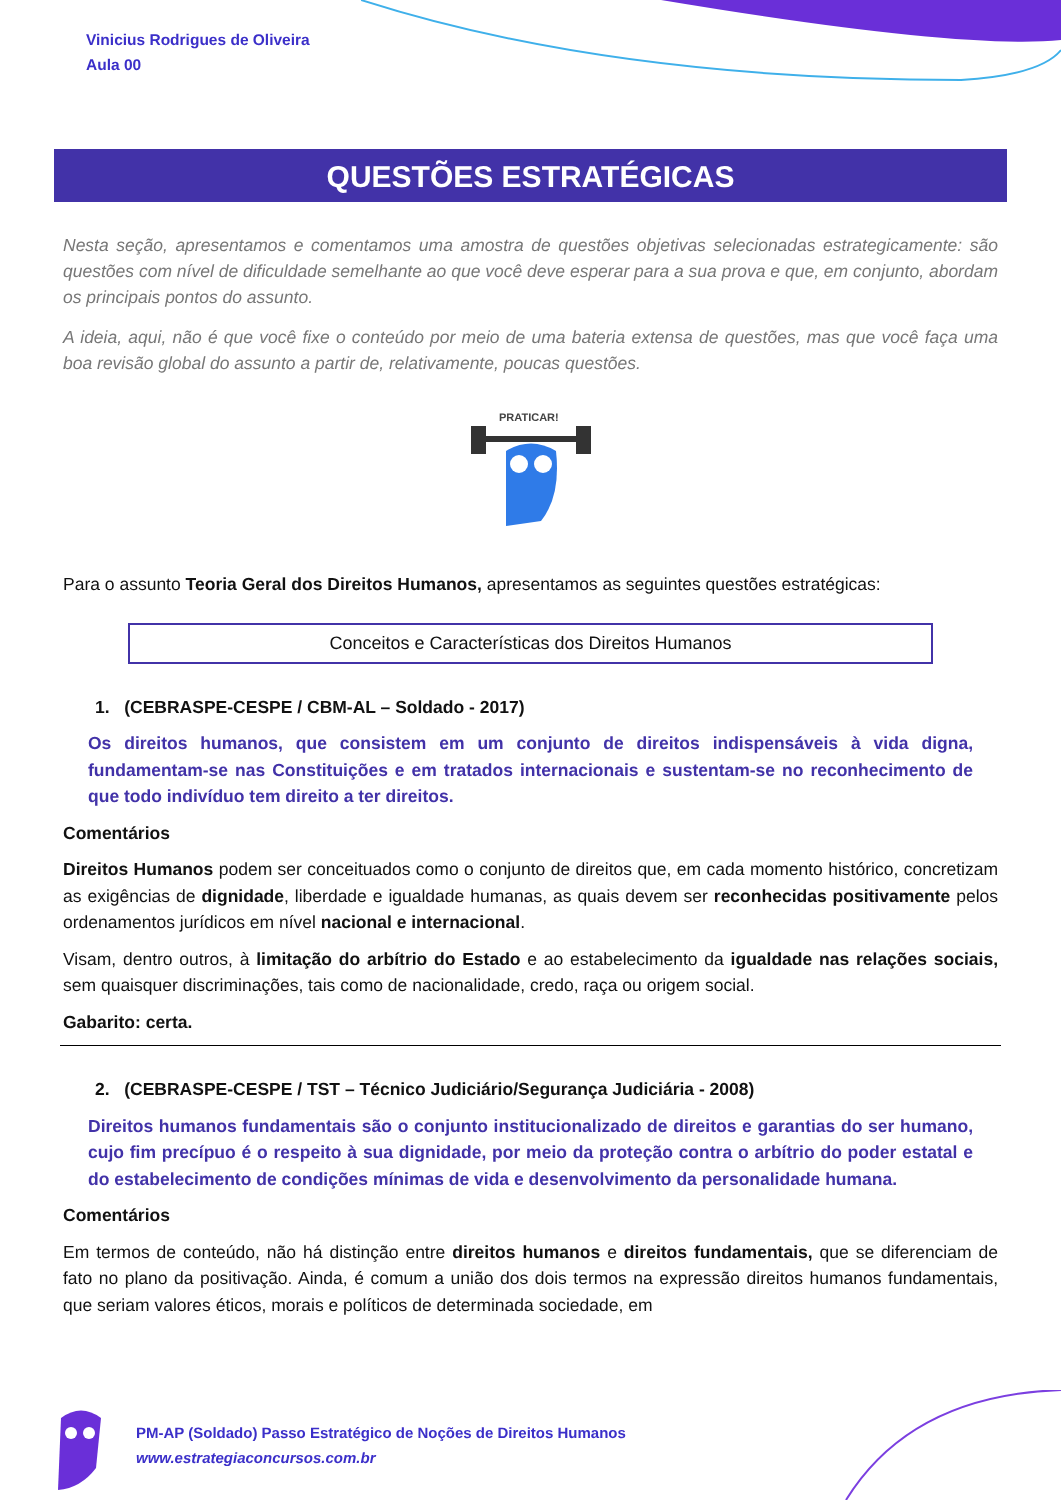Vinicius Rodrigues de Oliveira
Aula 00
QUESTÕES ESTRATÉGICAS
Nesta seção, apresentamos e comentamos uma amostra de questões objetivas selecionadas estrategicamente: são questões com nível de dificuldade semelhante ao que você deve esperar para a sua prova e que, em conjunto, abordam os principais pontos do assunto.
A ideia, aqui, não é que você fixe o conteúdo por meio de uma bateria extensa de questões, mas que você faça uma boa revisão global do assunto a partir de, relativamente, poucas questões.
PRATICAR!
Para o assunto Teoria Geral dos Direitos Humanos, apresentamos as seguintes questões estratégicas:
Conceitos e Características dos Direitos Humanos
1. (CEBRASPE-CESPE / CBM-AL – Soldado - 2017)
Os direitos humanos, que consistem em um conjunto de direitos indispensáveis à vida digna, fundamentam-se nas Constituições e em tratados internacionais e sustentam-se no reconhecimento de que todo indivíduo tem direito a ter direitos.
Comentários
Direitos Humanos podem ser conceituados como o conjunto de direitos que, em cada momento histórico, concretizam as exigências de dignidade, liberdade e igualdade humanas, as quais devem ser reconhecidas positivamente pelos ordenamentos jurídicos em nível nacional e internacional.
Visam, dentro outros, à limitação do arbítrio do Estado e ao estabelecimento da igualdade nas relações sociais, sem quaisquer discriminações, tais como de nacionalidade, credo, raça ou origem social.
Gabarito: certa.
2. (CEBRASPE-CESPE / TST – Técnico Judiciário/Segurança Judiciária - 2008)
Direitos humanos fundamentais são o conjunto institucionalizado de direitos e garantias do ser humano, cujo fim precípuo é o respeito à sua dignidade, por meio da proteção contra o arbítrio do poder estatal e do estabelecimento de condições mínimas de vida e desenvolvimento da personalidade humana.
Comentários
Em termos de conteúdo, não há distinção entre direitos humanos e direitos fundamentais, que se diferenciam de fato no plano da positivação. Ainda, é comum a união dos dois termos na expressão direitos humanos fundamentais, que seriam valores éticos, morais e políticos de determinada sociedade, em
PM-AP (Soldado) Passo Estratégico de Noções de Direitos Humanos
www.estrategiaconcursos.com.br